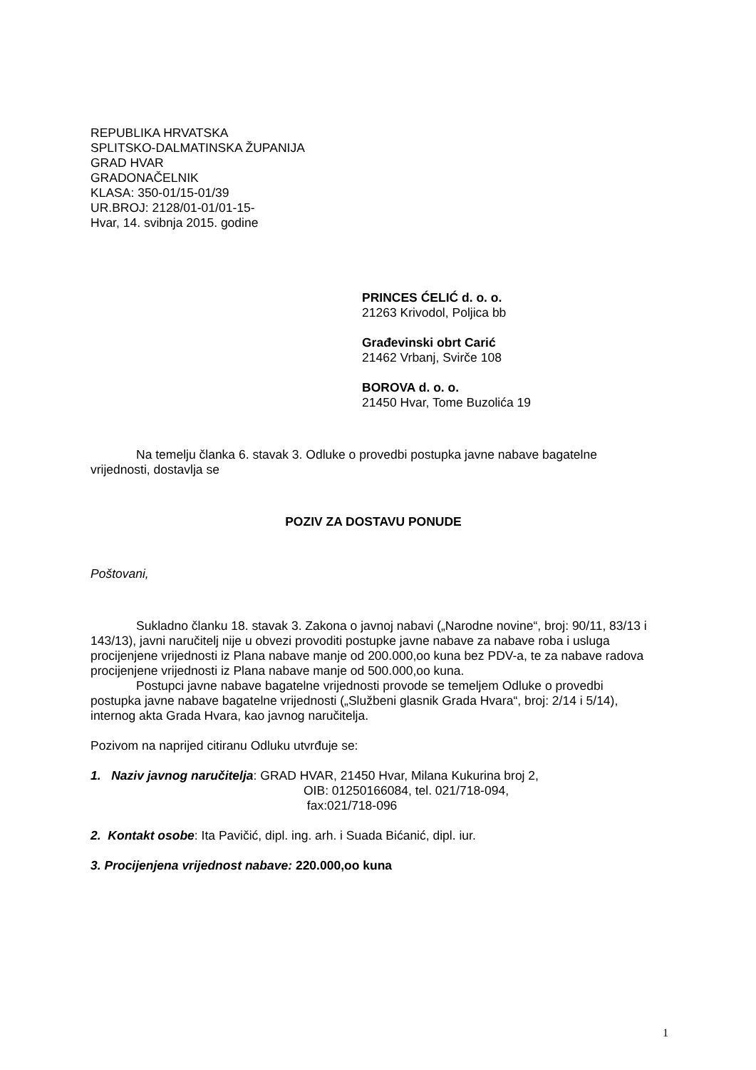REPUBLIKA HRVATSKA
SPLITSKO-DALMATINSKA ŽUPANIJA
GRAD HVAR
GRADONAČELNIK
KLASA: 350-01/15-01/39
UR.BROJ: 2128/01-01/01-15-
Hvar, 14. svibnja 2015. godine
PRINCES ĆELIĆ d. o. o.
21263 Krivodol, Poljica bb
Građevinski obrt Carić
21462 Vrbanj, Svirče 108
BOROVA d. o. o.
21450 Hvar, Tome Buzolića 19
Na temelju članka 6. stavak 3. Odluke o provedbi postupka javne nabave bagatelne vrijednosti, dostavlja se
POZIV ZA DOSTAVU PONUDE
Poštovani,
Sukladno članku 18. stavak 3. Zakona o javnoj nabavi („Narodne novine“, broj: 90/11, 83/13 i 143/13), javni naručitelj nije u obvezi provoditi postupke javne nabave za nabave roba i usluga procijenjene vrijednosti iz Plana nabave manje od 200.000,oo kuna bez PDV-a, te za nabave radova procijenjene vrijednosti iz Plana nabave manje od 500.000,oo kuna.
Postupci javne nabave bagatelne vrijednosti provode se temeljem Odluke o provedbi postupka javne nabave bagatelne vrijednosti („Službeni glasnik Grada Hvara“, broj: 2/14 i 5/14), internog akta Grada Hvara, kao javnog naručitelja.
Pozivom na naprijed citiranu Odluku utvrđuje se:
1. Naziv javnog naručitelja: GRAD HVAR, 21450 Hvar, Milana Kukurina broj 2,
OIB: 01250166084, tel. 021/718-094,
fax:021/718-096
2. Kontakt osobe: Ita Pavičić, dipl. ing. arh. i Suada Bićanić, dipl. iur.
3. Procijenjena vrijednost nabave: 220.000,oo kuna
1